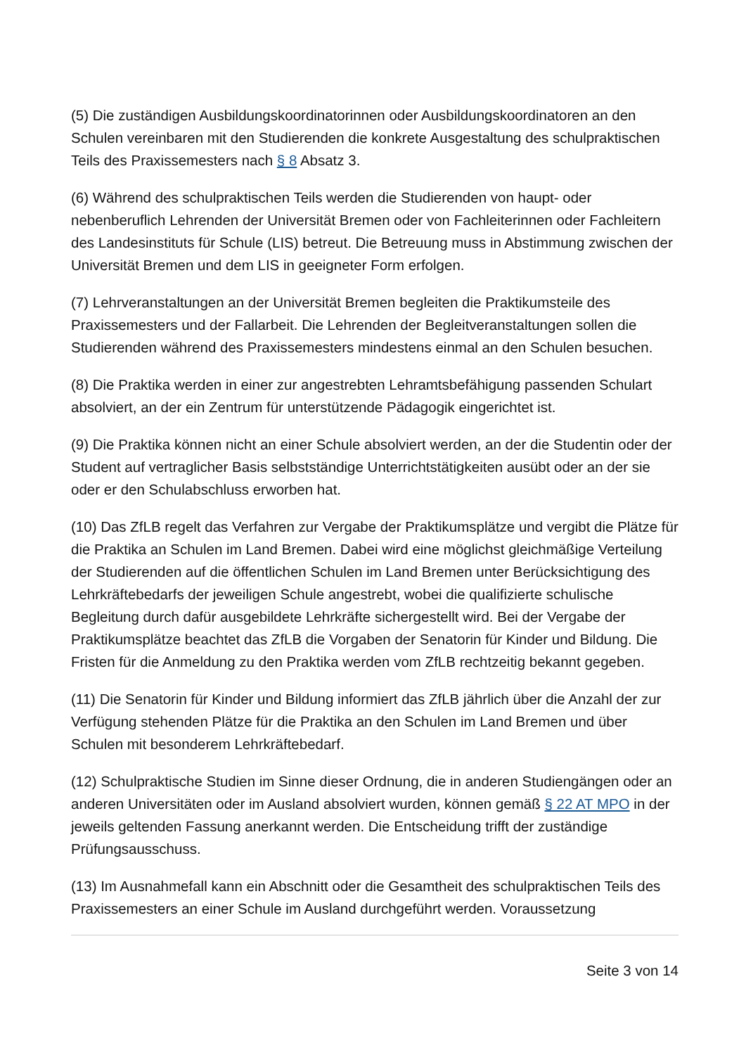(5) Die zuständigen Ausbildungskoordinatorinnen oder Ausbildungskoordinatoren an den Schulen vereinbaren mit den Studierenden die konkrete Ausgestaltung des schulpraktischen Teils des Praxissemesters nach § 8 Absatz 3.
(6) Während des schulpraktischen Teils werden die Studierenden von haupt- oder nebenberuflich Lehrenden der Universität Bremen oder von Fachleiterinnen oder Fachleitern des Landesinstituts für Schule (LIS) betreut. Die Betreuung muss in Abstimmung zwischen der Universität Bremen und dem LIS in geeigneter Form erfolgen.
(7) Lehrveranstaltungen an der Universität Bremen begleiten die Praktikumsteile des Praxissemesters und der Fallarbeit. Die Lehrenden der Begleitveranstaltungen sollen die Studierenden während des Praxissemesters mindestens einmal an den Schulen besuchen.
(8) Die Praktika werden in einer zur angestrebten Lehramtsbefähigung passenden Schulart absolviert, an der ein Zentrum für unterstützende Pädagogik eingerichtet ist.
(9) Die Praktika können nicht an einer Schule absolviert werden, an der die Studentin oder der Student auf vertraglicher Basis selbstständige Unterrichtstätigkeiten ausübt oder an der sie oder er den Schulabschluss erworben hat.
(10) Das ZfLB regelt das Verfahren zur Vergabe der Praktikumsplätze und vergibt die Plätze für die Praktika an Schulen im Land Bremen. Dabei wird eine möglichst gleichmäßige Verteilung der Studierenden auf die öffentlichen Schulen im Land Bremen unter Berücksichtigung des Lehrkräftebedarfs der jeweiligen Schule angestrebt, wobei die qualifizierte schulische Begleitung durch dafür ausgebildete Lehrkräfte sichergestellt wird. Bei der Vergabe der Praktikumsplätze beachtet das ZfLB die Vorgaben der Senatorin für Kinder und Bildung. Die Fristen für die Anmeldung zu den Praktika werden vom ZfLB rechtzeitig bekannt gegeben.
(11) Die Senatorin für Kinder und Bildung informiert das ZfLB jährlich über die Anzahl der zur Verfügung stehenden Plätze für die Praktika an den Schulen im Land Bremen und über Schulen mit besonderem Lehrkräftebedarf.
(12) Schulpraktische Studien im Sinne dieser Ordnung, die in anderen Studiengängen oder an anderen Universitäten oder im Ausland absolviert wurden, können gemäß § 22 AT MPO in der jeweils geltenden Fassung anerkannt werden. Die Entscheidung trifft der zuständige Prüfungsausschuss.
(13) Im Ausnahmefall kann ein Abschnitt oder die Gesamtheit des schulpraktischen Teils des Praxissemesters an einer Schule im Ausland durchgeführt werden. Voraussetzung
Seite 3 von 14